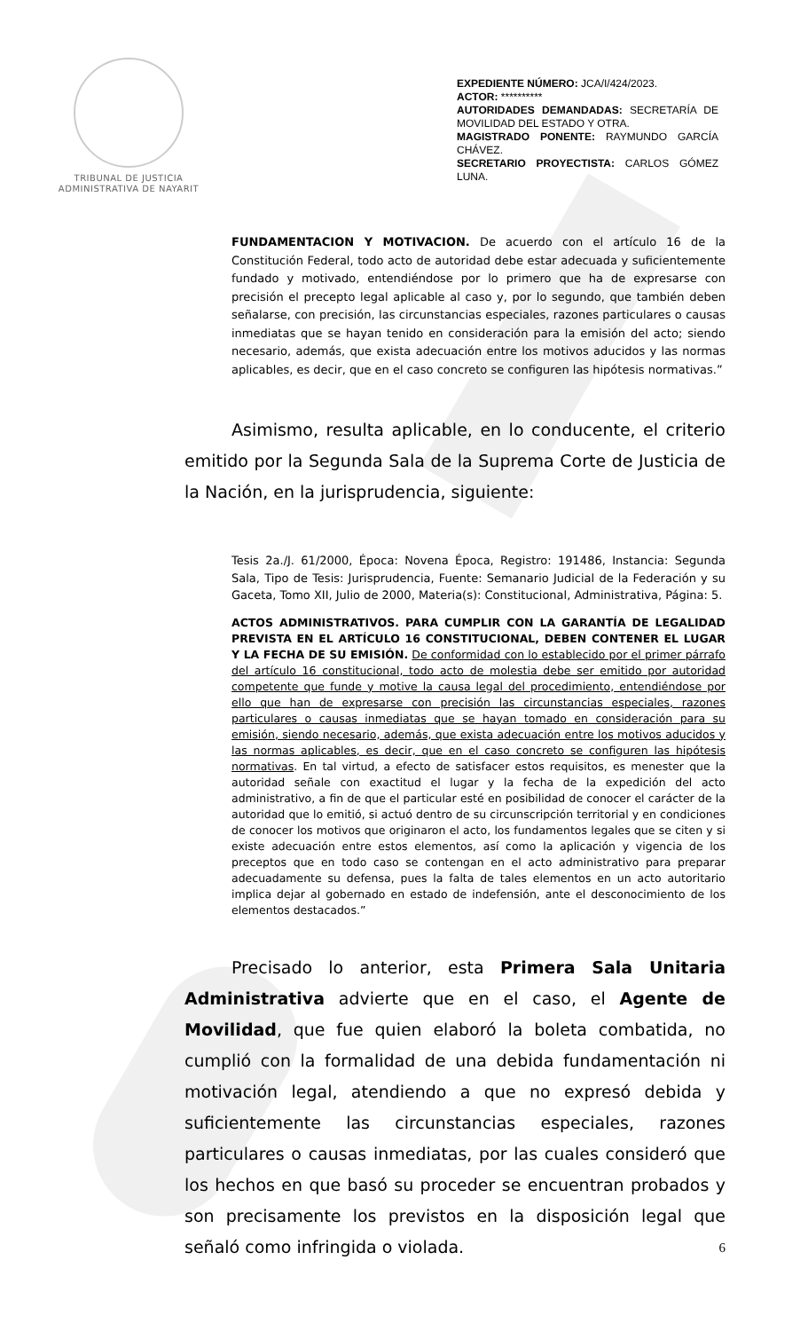TRIBUNAL DE JUSTICIA
ADMINISTRATIVA DE NAYARIT
EXPEDIENTE NÚMERO: JCA/I/424/2023.
ACTOR: **********
AUTORIDADES DEMANDADAS: SECRETARÍA DE MOVILIDAD DEL ESTADO Y OTRA.
MAGISTRADO PONENTE: RAYMUNDO GARCÍA CHÁVEZ.
SECRETARIO PROYECTISTA: CARLOS GÓMEZ LUNA.
FUNDAMENTACION Y MOTIVACION. De acuerdo con el artículo 16 de la Constitución Federal, todo acto de autoridad debe estar adecuada y suficientemente fundado y motivado, entendiéndose por lo primero que ha de expresarse con precisión el precepto legal aplicable al caso y, por lo segundo, que también deben señalarse, con precisión, las circunstancias especiales, razones particulares o causas inmediatas que se hayan tenido en consideración para la emisión del acto; siendo necesario, además, que exista adecuación entre los motivos aducidos y las normas aplicables, es decir, que en el caso concreto se configuren las hipótesis normativas.”
Asimismo, resulta aplicable, en lo conducente, el criterio emitido por la Segunda Sala de la Suprema Corte de Justicia de la Nación, en la jurisprudencia, siguiente:
Tesis 2a./J. 61/2000, Época: Novena Época, Registro: 191486, Instancia: Segunda Sala, Tipo de Tesis: Jurisprudencia, Fuente: Semanario Judicial de la Federación y su Gaceta, Tomo XII, Julio de 2000, Materia(s): Constitucional, Administrativa, Página: 5.
ACTOS ADMINISTRATIVOS. PARA CUMPLIR CON LA GARANTÍA DE LEGALIDAD PREVISTA EN EL ARTÍCULO 16 CONSTITUCIONAL, DEBEN CONTENER EL LUGAR Y LA FECHA DE SU EMISIÓN. De conformidad con lo establecido por el primer párrafo del artículo 16 constitucional, todo acto de molestia debe ser emitido por autoridad competente que funde y motive la causa legal del procedimiento, entendiéndose por ello que han de expresarse con precisión las circunstancias especiales, razones particulares o causas inmediatas que se hayan tomado en consideración para su emisión, siendo necesario, además, que exista adecuación entre los motivos aducidos y las normas aplicables, es decir, que en el caso concreto se configuren las hipótesis normativas. En tal virtud, a efecto de satisfacer estos requisitos, es menester que la autoridad señale con exactitud el lugar y la fecha de la expedición del acto administrativo, a fin de que el particular esté en posibilidad de conocer el carácter de la autoridad que lo emitió, si actuó dentro de su circunscripción territorial y en condiciones de conocer los motivos que originaron el acto, los fundamentos legales que se citen y si existe adecuación entre estos elementos, así como la aplicación y vigencia de los preceptos que en todo caso se contengan en el acto administrativo para preparar adecuadamente su defensa, pues la falta de tales elementos en un acto autoritario implica dejar al gobernado en estado de indefensión, ante el desconocimiento de los elementos destacados.”
Precisado lo anterior, esta Primera Sala Unitaria Administrativa advierte que en el caso, el Agente de Movilidad, que fue quien elaboró la boleta combatida, no cumplió con la formalidad de una debida fundamentación ni motivación legal, atendiendo a que no expresó debida y suficientemente las circunstancias especiales, razones particulares o causas inmediatas, por las cuales consideró que los hechos en que basó su proceder se encuentran probados y son precisamente los previstos en la disposición legal que señaló como infringida o violada.
6